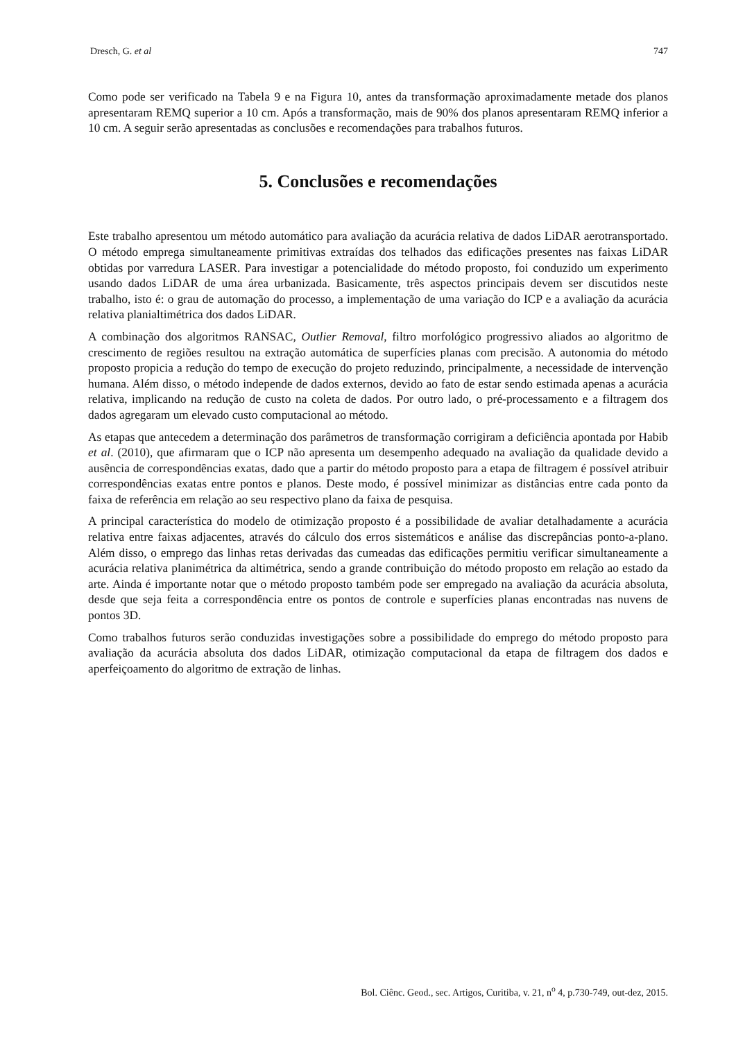Dresch, G. et al 747
Como pode ser verificado na Tabela 9 e na Figura 10, antes da transformação aproximadamente metade dos planos apresentaram REMQ superior a 10 cm. Após a transformação, mais de 90% dos planos apresentaram REMQ inferior a 10 cm. A seguir serão apresentadas as conclusões e recomendações para trabalhos futuros.
5. Conclusões e recomendações
Este trabalho apresentou um método automático para avaliação da acurácia relativa de dados LiDAR aerotransportado. O método emprega simultaneamente primitivas extraídas dos telhados das edificações presentes nas faixas LiDAR obtidas por varredura LASER. Para investigar a potencialidade do método proposto, foi conduzido um experimento usando dados LiDAR de uma área urbanizada. Basicamente, três aspectos principais devem ser discutidos neste trabalho, isto é: o grau de automação do processo, a implementação de uma variação do ICP e a avaliação da acurácia relativa planialtimétrica dos dados LiDAR.
A combinação dos algoritmos RANSAC, Outlier Removal, filtro morfológico progressivo aliados ao algoritmo de crescimento de regiões resultou na extração automática de superfícies planas com precisão. A autonomia do método proposto propicia a redução do tempo de execução do projeto reduzindo, principalmente, a necessidade de intervenção humana. Além disso, o método independe de dados externos, devido ao fato de estar sendo estimada apenas a acurácia relativa, implicando na redução de custo na coleta de dados. Por outro lado, o pré-processamento e a filtragem dos dados agregaram um elevado custo computacional ao método.
As etapas que antecedem a determinação dos parâmetros de transformação corrigiram a deficiência apontada por Habib et al. (2010), que afirmaram que o ICP não apresenta um desempenho adequado na avaliação da qualidade devido a ausência de correspondências exatas, dado que a partir do método proposto para a etapa de filtragem é possível atribuir correspondências exatas entre pontos e planos. Deste modo, é possível minimizar as distâncias entre cada ponto da faixa de referência em relação ao seu respectivo plano da faixa de pesquisa.
A principal característica do modelo de otimização proposto é a possibilidade de avaliar detalhadamente a acurácia relativa entre faixas adjacentes, através do cálculo dos erros sistemáticos e análise das discrepâncias ponto-a-plano. Além disso, o emprego das linhas retas derivadas das cumeadas das edificações permitiu verificar simultaneamente a acurácia relativa planimétrica da altimétrica, sendo a grande contribuição do método proposto em relação ao estado da arte. Ainda é importante notar que o método proposto também pode ser empregado na avaliação da acurácia absoluta, desde que seja feita a correspondência entre os pontos de controle e superfícies planas encontradas nas nuvens de pontos 3D.
Como trabalhos futuros serão conduzidas investigações sobre a possibilidade do emprego do método proposto para avaliação da acurácia absoluta dos dados LiDAR, otimização computacional da etapa de filtragem dos dados e aperfeiçoamento do algoritmo de extração de linhas.
Bol. Ciênc. Geod., sec. Artigos, Curitiba, v. 21, n<sup>o</sup> 4, p.730-749, out-dez, 2015.